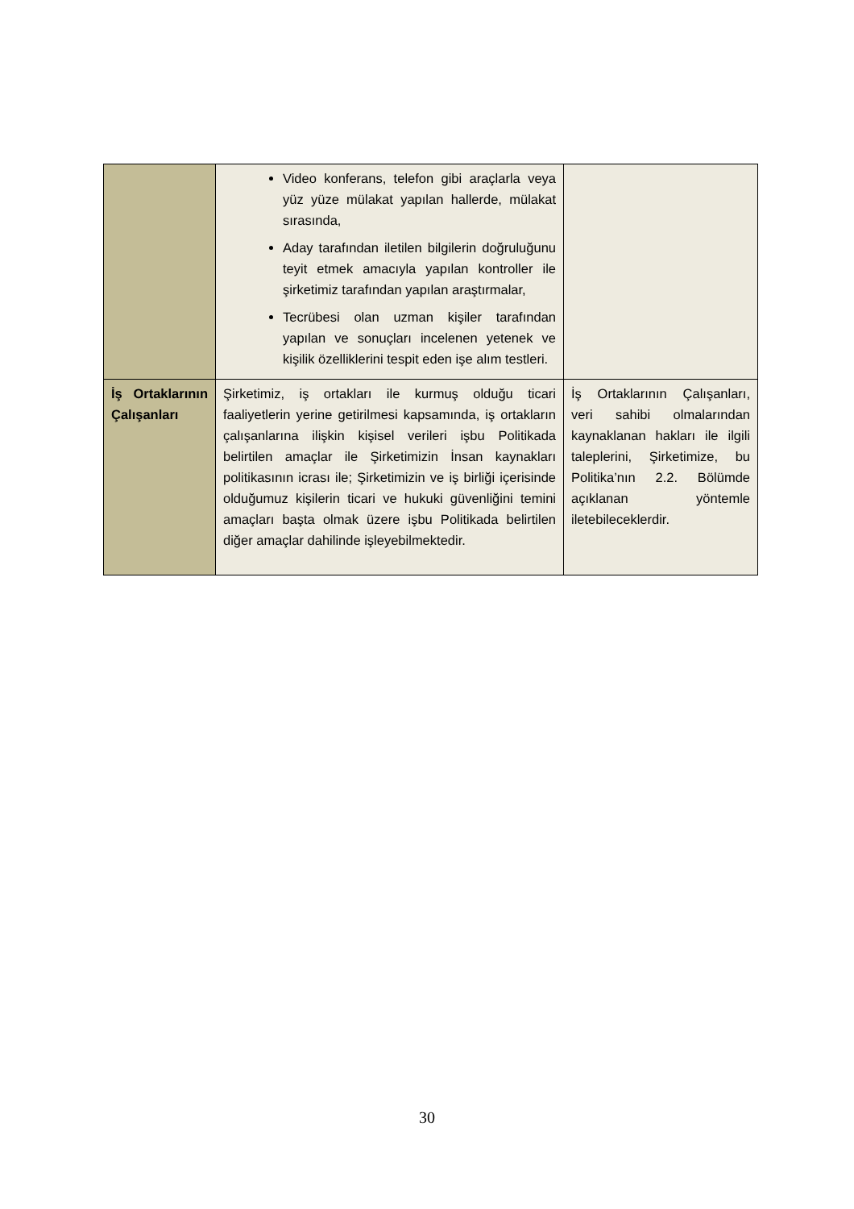| | Video konferans, telefon gibi araçlarla veya yüz yüze mülakat yapılan hallerde, mülakat sırasında, Aday tarafından iletilen bilgilerin doğruluğunu teyit etmek amacıyla yapılan kontroller ile şirketimiz tarafından yapılan araştırmalar, Tecrübesi olan uzman kişiler tarafından yapılan ve sonuçları incelenen yetenek ve kişilik özelliklerini tespit eden işe alım testleri. | |
| İş Ortaklarının Çalışanları | Şirketimiz, iş ortakları ile kurmuş olduğu ticari faaliyetlerin yerine getirilmesi kapsamında, iş ortakların çalışanlarına ilişkin kişisel verileri işbu Politikada belirtilen amaçlar ile Şirketimizin İnsan kaynakları politikasının icrası ile; Şirketimizin ve iş birliği içerisinde olduğumuz kişilerin ticari ve hukuki güvenliğini temini amaçları başta olmak üzere işbu Politikada belirtilen diğer amaçlar dahilinde işleyebilmektedir. | İş Ortaklarının Çalışanları, veri sahibi olmalarından kaynaklanan hakları ile ilgili taleplerini, Şirketimize, bu Politika’nın 2.2. Bölümde açıklanan yöntemle iletebileceklerdir. |
30